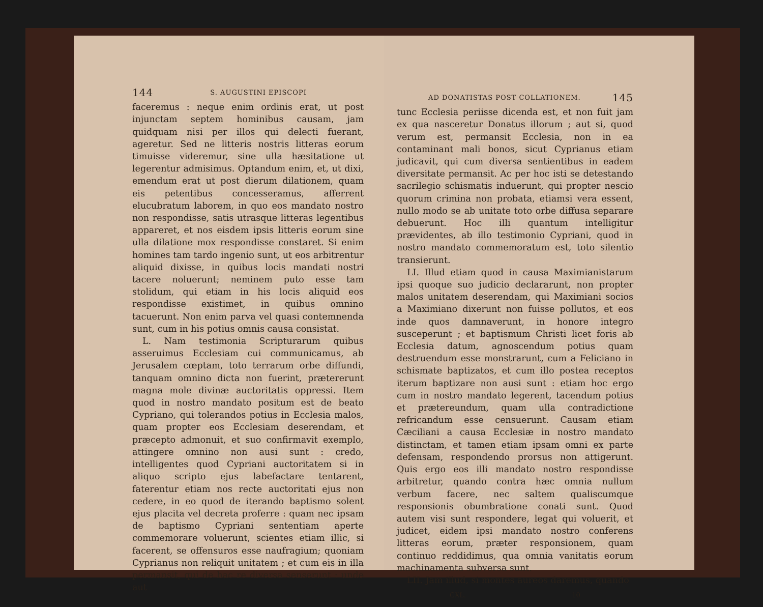144 S. AUGUSTINI EPISCOPI
faceremus : neque enim ordinis erat, ut post injunctam septem hominibus causam, jam quidquam nisi per illos qui delecti fuerant, ageretur. Sed ne litteris nostris litteras eorum timuisse videremur, sine ulla hæsitatione ut legerentur admisimus. Optandum enim, et, ut dixi, emendum erat ut post dierum dilationem, quam eis petentibus concesseramus, afferrent elucubratum laborem, in quo eos mandato nostro non respondisse, satis utrasque litteras legentibus appareret, et nos eisdem ipsis litteris eorum sine ulla dilatione mox respondisse constaret. Si enim homines tam tardo ingenio sunt, ut eos arbitrentur aliquid dixisse, in quibus locis mandati nostri tacere noluerunt; neminem puto esse tam stolidum, qui etiam in his locis aliquid eos respondisse existimet, in quibus omnino tacuerunt. Non enim parva vel quasi contemnenda sunt, cum in his potius omnis causa consistat.
L. Nam testimonia Scripturarum quibus asseruimus Ecclesiam cui communicamus, ab Jerusalem cœptam, toto terrarum orbe diffundi, tanquam omnino dicta non fuerint, prætererunt magna mole divinæ auctoritatis oppressi. Item quod in nostro mandato positum est de beato Cypriano, qui tolerandos potius in Ecclesia malos, quam propter eos Ecclesiam deserendam, et præcepto admonuit, et suo confirmavit exemplo, attingere omnino non ausi sunt : credo, intelligentes quod Cypriani auctoritatem si in aliquo scripto ejus labefactare tentarent, faterentur etiam nos recte auctoritati ejus non cedere, in eo quod de iterando baptismo solent ejus placita vel decreta proferre : quam nec ipsam de baptismo Cypriani sententiam aperte commemorare voluerunt, scientes etiam illic, si facerent, se offensuros esse naufragium; quoniam Cyprianus non reliquit unitatem ; et cum eis in illa permansit, qui de hac re diversa senserunt : unde aut
AD DONATISTAS POST COLLATIONEM. 145
tunc Ecclesia periisse dicenda est, et non fuit jam ex qua nasceretur Donatus illorum ; aut si, quod verum est, permansit Ecclesia, non in ea contaminant mali bonos, sicut Cyprianus etiam judicavit, qui cum diversa sentientibus in eadem diversitate permansit. Ac per hoc isti se detestando sacrilegio schismatis induerunt, qui propter nescio quorum crimina non probata, etiamsi vera essent, nullo modo se ab unitate toto orbe diffusa separare debuerunt. Hoc illi quantum intelligitur prævidentes, ab illo testimonio Cypriani, quod in nostro mandato commemoratum est, toto silentio transierunt.
LI. Illud etiam quod in causa Maximianistarum ipsi quoque suo judicio declararunt, non propter malos unitatem deserendam, qui Maximiani socios a Maximiano dixerunt non fuisse pollutos, et eos inde quos damnaverunt, in honore integro susceperunt ; et baptismum Christi licet foris ab Ecclesia datum, agnoscendum potius quam destruendum esse monstrarunt, cum a Feliciano in schismate baptizatos, et cum illo postea receptos iterum baptizare non ausi sunt : etiam hoc ergo cum in nostro mandato legerent, tacendum potius et prætereundum, quam ulla contradictione refricandum esse censuerunt. Causam etiam Cæciliani a causa Ecclesiæ in nostro mandato distinctam, et tamen etiam ipsam omni ex parte defensam, respondendo prorsus non attigerunt. Quis ergo eos illi mandato nostro respondisse arbitretur, quando contra hæc omnia nullum verbum facere, nec saltem qualiscumque responsionis obumbratione conati sunt. Quod autem visi sunt respondere, legat qui voluerit, et judicet, eidem ipsi mandato nostro conferens litteras eorum, præter responsionem, quam continuo reddidimus, qua omnia vanitatis eorum machinamenta subversa sunt.
LII. Jam illud, si montes aureos daremus, quando
CXL. 10